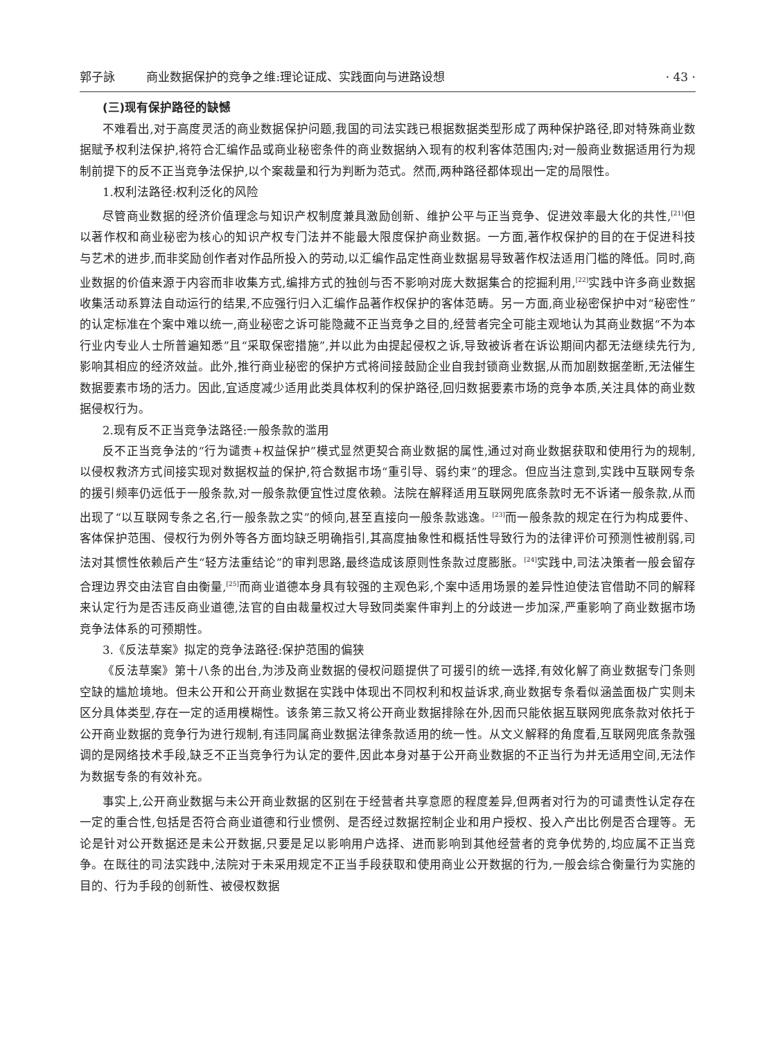郭子詠 商业数据保护的竞争之维:理论证成、实践面向与进路设想
· 43 ·
(三)现有保护路径的缺憾
不难看出,对于高度灵活的商业数据保护问题,我国的司法实践已根据数据类型形成了两种保护路径,即对特殊商业数据赋予权利法保护,将符合汇编作品或商业秘密条件的商业数据纳入现有的权利客体范围内;对一般商业数据适用行为规制前提下的反不正当竞争法保护,以个案裁量和行为判断为范式。然而,两种路径都体现出一定的局限性。
1.权利法路径:权利泛化的风险
尽管商业数据的经济价值理念与知识产权制度兼具激励创新、维护公平与正当竞争、促进效率最大化的共性,<sup>[21]</sup>但以著作权和商业秘密为核心的知识产权专门法并不能最大限度保护商业数据。一方面,著作权保护的目的在于促进科技与艺术的进步,而非奖励创作者对作品所投入的劳动,以汇编作品定性商业数据易导致著作权法适用门槛的降低。同时,商业数据的价值来源于内容而非收集方式,编排方式的独创与否不影响对庞大数据集合的挖掘利用,<sup>[22]</sup>实践中许多商业数据收集活动系算法自动运行的结果,不应强行归入汇编作品著作权保护的客体范畴。另一方面,商业秘密保护中对“秘密性”的认定标准在个案中难以统一,商业秘密之诉可能隐藏不正当竞争之目的,经营者完全可能主观地认为其商业数据“不为本行业内专业人士所普遍知悉”且“采取保密措施”,并以此为由提起侵权之诉,导致被诉者在诉讼期间内都无法继续先行为,影响其相应的经济效益。此外,推行商业秘密的保护方式将间接鼓励企业自我封锁商业数据,从而加剧数据垄断,无法催生数据要素市场的活力。因此,宜适度减少适用此类具体权利的保护路径,回归数据要素市场的竞争本质,关注具体的商业数据侵权行为。
2.现有反不正当竞争法路径:一般条款的滥用
反不正当竞争法的“行为谴责+权益保护”模式显然更契合商业数据的属性,通过对商业数据获取和使用行为的规制,以侵权救济方式间接实现对数据权益的保护,符合数据市场“重引导、弱约束”的理念。但应当注意到,实践中互联网专条的援引频率仍远低于一般条款,对一般条款便宜性过度依赖。法院在解释适用互联网兜底条款时无不诉诸一般条款,从而出现了“以互联网专条之名,行一般条款之实”的倾向,甚至直接向一般条款逃逸。<sup>[23]</sup>而一般条款的规定在行为构成要件、客体保护范围、侵权行为例外等各方面均缺乏明确指引,其高度抽象性和概括性导致行为的法律评价可预测性被削弱,司法对其惯性依赖后产生“轻方法重结论”的审判思路,最终造成该原则性条款过度膨胀。<sup>[24]</sup>实践中,司法决策者一般会留存合理边界交由法官自由衡量,<sup>[25]</sup>而商业道德本身具有较强的主观色彩,个案中适用场景的差异性迫使法官借助不同的解释来认定行为是否违反商业道德,法官的自由裁量权过大导致同类案件审判上的分歧进一步加深,严重影响了商业数据市场竞争法体系的可预期性。
3.《反法草案》拟定的竞争法路径:保护范围的偏狭
《反法草案》第十八条的出台,为涉及商业数据的侵权问题提供了可援引的统一选择,有效化解了商业数据专门条则空缺的尴尬境地。但未公开和公开商业数据在实践中体现出不同权利和权益诉求,商业数据专条看似涵盖面极广实则未区分具体类型,存在一定的适用模糊性。该条第三款又将公开商业数据排除在外,因而只能依据互联网兜底条款对依托于公开商业数据的竞争行为进行规制,有违同属商业数据法律条款适用的统一性。从文义解释的角度看,互联网兜底条款强调的是网络技术手段,缺乏不正当竞争行为认定的要件,因此本身对基于公开商业数据的不正当行为并无适用空间,无法作为数据专条的有效补充。
事实上,公开商业数据与未公开商业数据的区别在于经营者共享意愿的程度差异,但两者对行为的可谴责性认定存在一定的重合性,包括是否符合商业道德和行业惯例、是否经过数据控制企业和用户授权、投入产出比例是否合理等。无论是针对公开数据还是未公开数据,只要是足以影响用户选择、进而影响到其他经营者的竞争优势的,均应属不正当竞争。在既往的司法实践中,法院对于未采用规定不正当手段获取和使用商业公开数据的行为,一般会综合衡量行为实施的目的、行为手段的创新性、被侵权数据